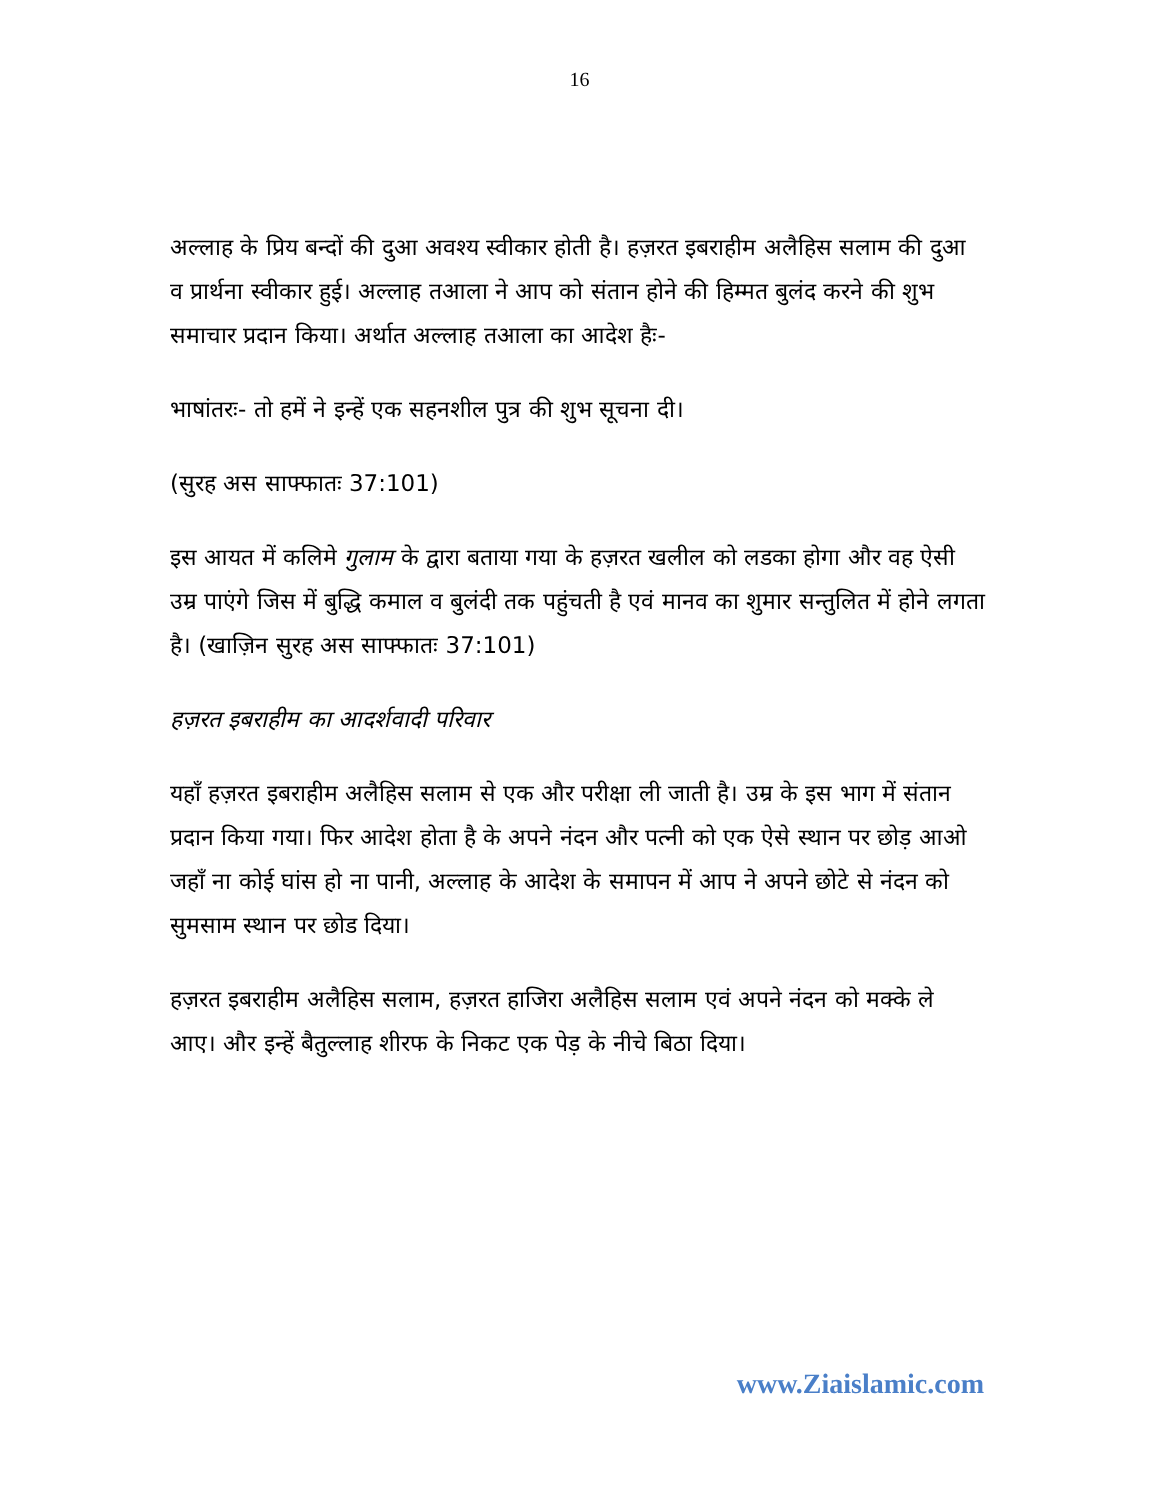16
अल्लाह के प्रिय बन्दों की दुआ अवश्य स्वीकार होती है। हज़रत इबराहीम अलैहिस सलाम की दुआ व प्रार्थना स्वीकार हुई। अल्लाह तआला ने आप को संतान होने की हिम्मत बुलंद करने की शुभ समाचार प्रदान किया। अर्थात अल्लाह तआला का आदेश हैः-
भाषांतरः- तो हमें ने इन्हें एक सहनशील पुत्र की शुभ सूचना दी।
(सुरह अस साफ्फातः 37:101)
इस आयत में कलिमे गुलाम के द्वारा बताया गया के हज़रत खलील को लडका होगा और वह ऐसी उम्र पाएंगे जिस में बुद्धि कमाल व बुलंदी तक पहुंचती है एवं मानव का शुमार सन्तुलित में होने लगता है। (खाज़िन सुरह अस साफ्फातः 37:101)
हज़रत इबराहीम का आदर्शवादी परिवार
यहाँ हज़रत इबराहीम अलैहिस सलाम से एक और परीक्षा ली जाती है। उम्र के इस भाग में संतान प्रदान किया गया। फिर आदेश होता है के अपने नंदन और पत्नी को एक ऐसे स्थान पर छोड़ आओ जहाँ ना कोई घांस हो ना पानी, अल्लाह के आदेश के समापन में आप ने अपने छोटे से नंदन को सुमसाम स्थान पर छोड दिया।
हज़रत इबराहीम अलैहिस सलाम, हज़रत हाजिरा अलैहिस सलाम एवं अपने नंदन को मक्के ले आए। और इन्हें बैतुल्लाह शीरफ के निकट एक पेड़ के नीचे बिठा दिया।
www.Ziaislamic.com